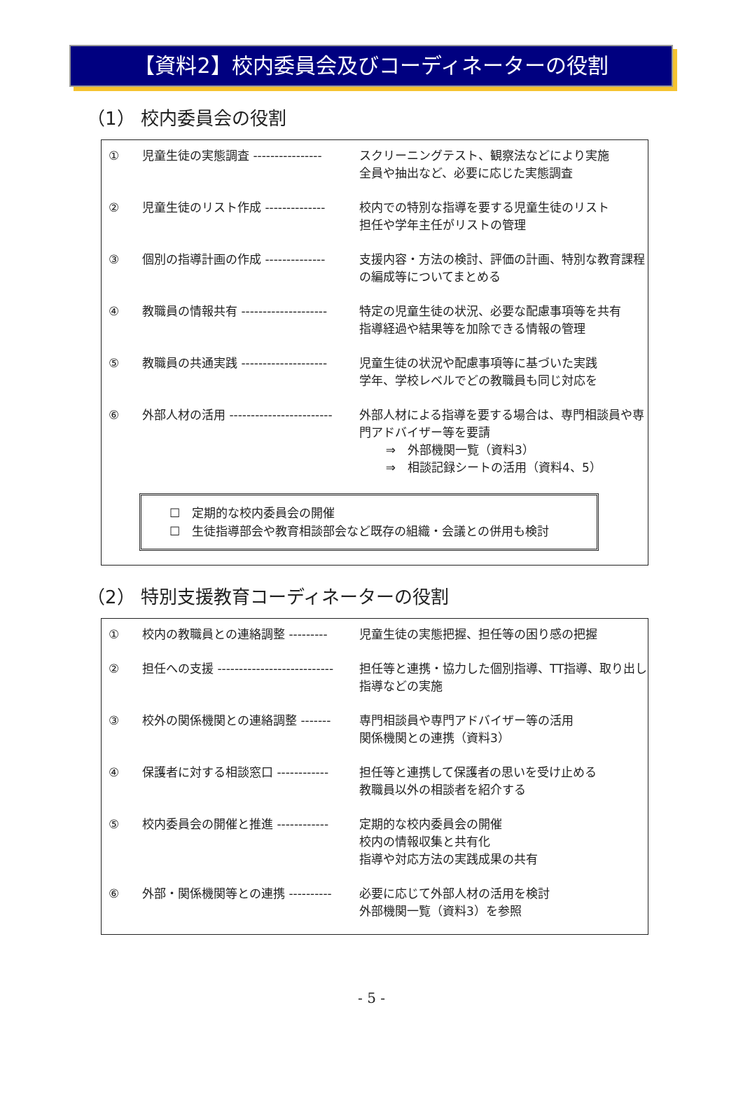【資料2】校内委員会及びコーディネーターの役割
（1） 校内委員会の役割
① 児童生徒の実態調査 ---------------- スクリーニングテスト、観察法などにより実施
全員や抽出など、必要に応じた実態調査
② 児童生徒のリスト作成 -------------- 校内での特別な指導を要する児童生徒のリスト
担任や学年主任がリストの管理
③ 個別の指導計画の作成 -------------- 支援内容・方法の検討、評価の計画、特別な教育課程の編成等についてまとめる
④ 教職員の情報共有 -------------------- 特定の児童生徒の状況、必要な配慮事項等を共有
指導経過や結果等を加除できる情報の管理
⑤ 教職員の共通実践 -------------------- 児童生徒の状況や配慮事項等に基づいた実践
学年、学校レベルでどの教職員も同じ対応を
⑥ 外部人材の活用 ------------------------ 外部人材による指導を要する場合は、専門相談員や専門アドバイザー等を要請
⇒　外部機関一覧（資料3）
⇒　相談記録シートの活用（資料4、5）
☐　定期的な校内委員会の開催
☐　生徒指導部会や教育相談部会など既存の組織・会議との併用も検討
（2） 特別支援教育コーディネーターの役割
① 校内の教職員との連絡調整 --------- 児童生徒の実態把握、担任等の困り感の把握
② 担任への支援 --------------------------- 担任等と連携・協力した個別指導、TT指導、取り出し指導などの実施
③ 校外の関係機関との連絡調整 ------- 専門相談員や専門アドバイザー等の活用
関係機関との連携（資料3）
④ 保護者に対する相談窓口 ------------ 担任等と連携して保護者の思いを受け止める
教職員以外の相談者を紹介する
⑤ 校内委員会の開催と推進 ------------ 定期的な校内委員会の開催
校内の情報収集と共有化
指導や対応方法の実践成果の共有
⑥ 外部・関係機関等との連携 ---------- 必要に応じて外部人材の活用を検討
外部機関一覧（資料3）を参照
- 5 -